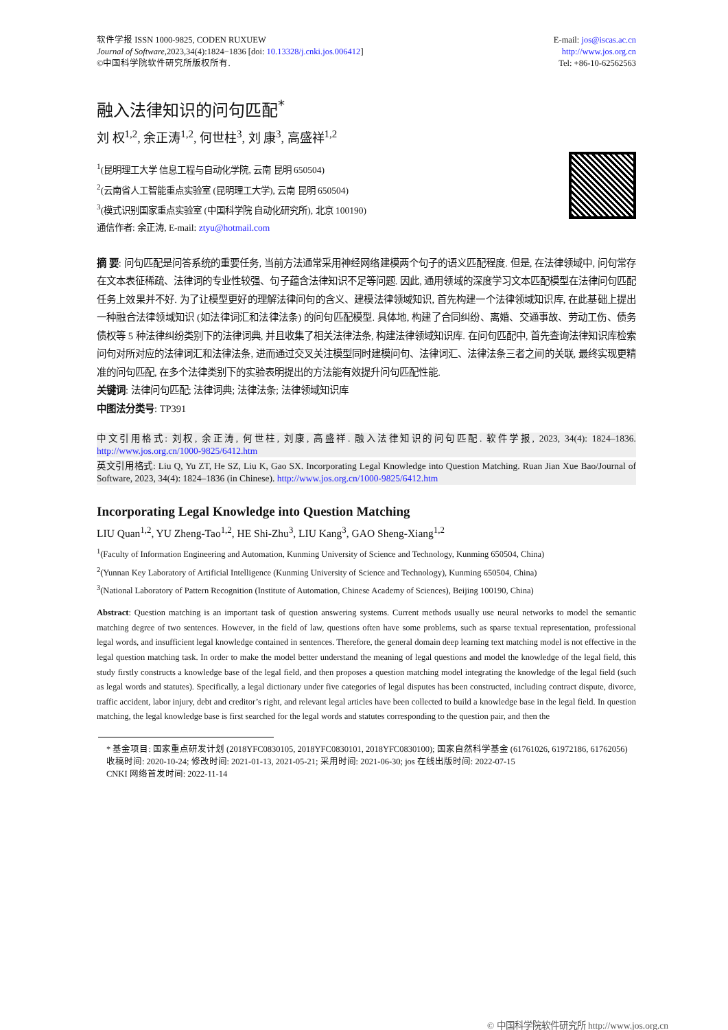软件学报 ISSN 1000-9825, CODEN RUXUEW
Journal of Software,2023,34(4):1824−1836 [doi: 10.13328/j.cnki.jos.006412]
©中国科学院软件研究所版权所有.
E-mail: jos@iscas.ac.cn
http://www.jos.org.cn
Tel: +86-10-62562563
融入法律知识的问句匹配<sup>*</sup>
刘 权<sup>1,2</sup>, 余正涛<sup>1,2</sup>, 何世柱<sup>3</sup>, 刘 康<sup>3</sup>, 高盛祥<sup>1,2</sup>
<sup>1</sup> (昆明理工大学 信息工程与自动化学院, 云南 昆明 650504)
<sup>2</sup> (云南省人工智能重点实验室 (昆明理工大学), 云南 昆明 650504)
<sup>3</sup> (模式识别国家重点实验室 (中国科学院 自动化研究所), 北京 100190)
通信作者: 余正涛, E-mail: ztyu@hotmail.com
摘 要: 问句匹配是问答系统的重要任务, 当前方法通常采用神经网络建模两个句子的语义匹配程度. 但是, 在法律领域中, 问句常存在文本表征稀疏、法律词的专业性较强、句子蕴含法律知识不足等问题. 因此, 通用领域的深度学习文本匹配模型在法律问句匹配任务上效果并不好. 为了让模型更好的理解法律问句的含义、建模法律领域知识, 首先构建一个法律领域知识库, 在此基础上提出一种融合法律领域知识 (如法律词汇和法律法条) 的问句匹配模型. 具体地, 构建了合同纠纷、离婚、交通事故、劳动工伤、债务债权等 5 种法律纠纷类别下的法律词典, 并且收集了相关法律法条, 构建法律领域知识库. 在问句匹配中, 首先查询法律知识库检索问句对所对应的法律词汇和法律法条, 进而通过交叉关注模型同时建模问句、法律词汇、法律法条三者之间的关联, 最终实现更精准的问句匹配, 在多个法律类别下的实验表明提出的方法能有效提升问句匹配性能.
关键词: 法律问句匹配; 法律词典; 法律法条; 法律领域知识库
中图法分类号: TP391
中文引用格式: 刘权, 余正涛, 何世柱, 刘康, 高盛祥. 融入法律知识的问句匹配. 软件学报, 2023, 34(4): 1824–1836. http://www.jos.org.cn/1000-9825/6412.htm
英文引用格式: Liu Q, Yu ZT, He SZ, Liu K, Gao SX. Incorporating Legal Knowledge into Question Matching. Ruan Jian Xue Bao/Journal of Software, 2023, 34(4): 1824–1836 (in Chinese). http://www.jos.org.cn/1000-9825/6412.htm
Incorporating Legal Knowledge into Question Matching
LIU Quan<sup>1,2</sup>, YU Zheng-Tao<sup>1,2</sup>, HE Shi-Zhu<sup>3</sup>, LIU Kang<sup>3</sup>, GAO Sheng-Xiang<sup>1,2</sup>
<sup>1</sup> (Faculty of Information Engineering and Automation, Kunming University of Science and Technology, Kunming 650504, China)
<sup>2</sup> (Yunnan Key Laboratory of Artificial Intelligence (Kunming University of Science and Technology), Kunming 650504, China)
<sup>3</sup> (National Laboratory of Pattern Recognition (Institute of Automation, Chinese Academy of Sciences), Beijing 100190, China)
Abstract: Question matching is an important task of question answering systems. Current methods usually use neural networks to model the semantic matching degree of two sentences. However, in the field of law, questions often have some problems, such as sparse textual representation, professional legal words, and insufficient legal knowledge contained in sentences. Therefore, the general domain deep learning text matching model is not effective in the legal question matching task. In order to make the model better understand the meaning of legal questions and model the knowledge of the legal field, this study firstly constructs a knowledge base of the legal field, and then proposes a question matching model integrating the knowledge of the legal field (such as legal words and statutes). Specifically, a legal dictionary under five categories of legal disputes has been constructed, including contract dispute, divorce, traffic accident, labor injury, debt and creditor’s right, and relevant legal articles have been collected to build a knowledge base in the legal field. In question matching, the legal knowledge base is first searched for the legal words and statutes corresponding to the question pair, and then the
* 基金项目: 国家重点研发计划 (2018YFC0830105, 2018YFC0830101, 2018YFC0830100); 国家自然科学基金 (61761026, 61972186, 61762056)
收稿时间: 2020-10-24; 修改时间: 2021-01-13, 2021-05-21; 采用时间: 2021-06-30; jos 在线出版时间: 2022-07-15
CNKI 网络首发时间: 2022-11-14
© 中国科学院软件研究所 http://www.jos.org.cn